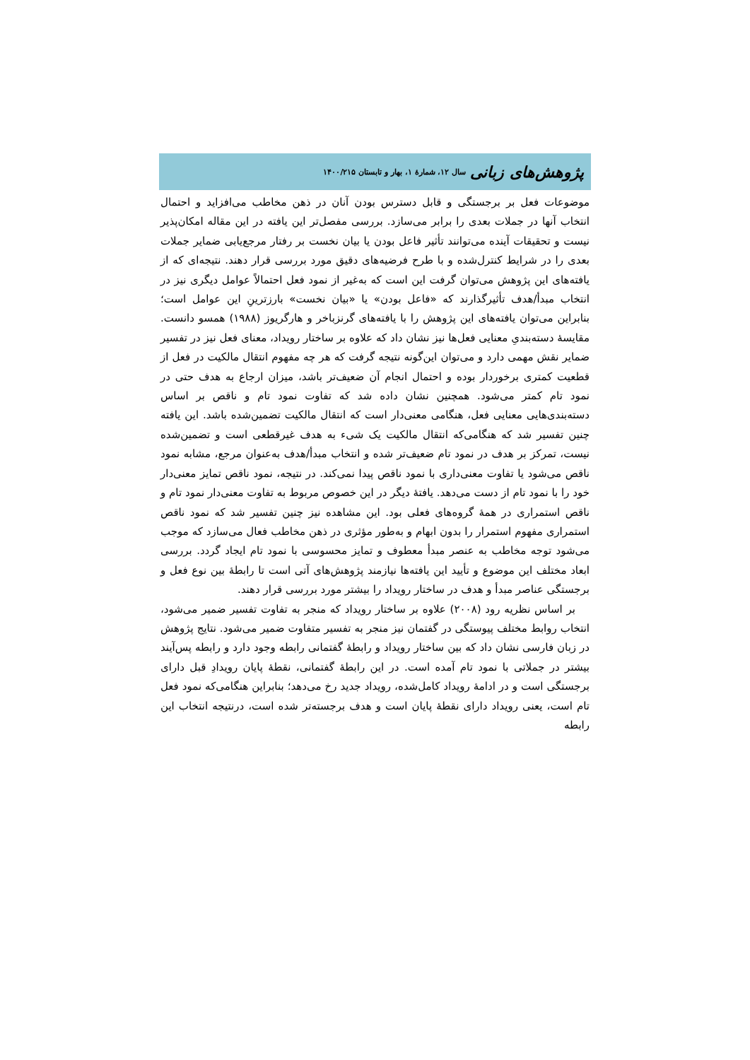پژوهش‌های زبانی سال ۱۲، شمارهٔ ۱، بهار و تابستان ۱۴۰۰/۲۱۵
موضوعات فعل بر برجستگی و قابل دسترس بودن آنان در ذهن مخاطب می‌افزاید و احتمال انتخاب آنها در جملات بعدی را برابر می‌سازد. بررسی مفصل‌تر این یافته در این مقاله امکان‌پذیر نیست و تحقیقات آینده می‌توانند تأثیر فاعل بودن یا بیان نخست بر رفتار مرجع‌یابی ضمایر جملات بعدی را در شرایط کنترل‌شده و با طرح فرضیه‌های دقیق مورد بررسی قرار دهند. نتیجه‌ای که از یافته‌های این پژوهش می‌توان گرفت این است که به‌غیر از نمود فعل احتمالاً عوامل دیگری نیز در انتخاب مبدأ/هدف تأثیرگذارند که «فاعل بودن» یا «بیان نخست» بارزترینِ این عوامل است؛ بنابراین می‌توان یافته‌های این پژوهش را با یافته‌های گرنزباخر و هارگریوز (۱۹۸۸) همسو دانست. مقایسهٔ دسته‌بندیِ معنایی فعل‌ها نیز نشان داد که علاوه بر ساختار رویداد، معنای فعل نیز در تفسیر ضمایر نقش مهمی دارد و می‌توان این‌گونه نتیجه گرفت که هر چه مفهوم انتقال مالکیت در فعل از قطعیت کمتری برخوردار بوده و احتمال انجام آن ضعیف‌تر باشد، میزان ارجاع به هدف حتی در نمود تام کمتر می‌شود. همچنین نشان داده شد که تفاوت نمود تام و ناقص بر اساس دسته‌بندی‌هایی معنایی فعل، هنگامی معنی‌دار است که انتقال مالکیت تضمین‌شده باشد. این یافته چنین تفسیر شد که هنگامی‌که انتقال مالکیت یک شیء به هدف غیرقطعی است و تضمین‌شده نیست، تمرکز بر هدف در نمود تام ضعیف‌تر شده و انتخاب مبدأ/هدف به‌عنوان مرجع، مشابه نمود ناقص می‌شود یا تفاوت معنی‌داری با نمود ناقص پیدا نمی‌کند. در نتیجه، نمود ناقص تمایز معنی‌دار خود را با نمود تام از دست می‌دهد. یافتهٔ دیگر در این خصوص مربوط به تفاوت معنی‌دار نمود تام و ناقص استمراری در همهٔ گروه‌های فعلی بود. این مشاهده نیز چنین تفسیر شد که نمود ناقص استمراری مفهوم استمرار را بدون ابهام و به‌طور مؤثری در ذهن مخاطب فعال می‌سازد که موجب می‌شود توجه مخاطب به عنصر مبدأ معطوف و تمایز محسوسی با نمود تام ایجاد گردد. بررسی ابعاد مختلف این موضوع و تأیید این یافته‌ها نیازمند پژوهش‌های آتی است تا رابطهٔ بین نوع فعل و برجستگی عناصر مبدأ و هدف در ساختار رویداد را بیشتر مورد بررسی قرار دهند.
بر اساس نظریه رود (۲۰۰۸) علاوه بر ساختار رویداد که منجر به تفاوت تفسیر ضمیر می‌شود، انتخاب روابط مختلف پیوستگی در گفتمان نیز منجر به تفسیر متفاوت ضمیر می‌شود. نتایج پژوهش در زبان فارسی نشان داد که بین ساختار رویداد و رابطهٔ گفتمانی رابطه وجود دارد و رابطه پس‌آیند بیشتر در جملاتی با نمود تام آمده است. در این رابطهٔ گفتمانی، نقطهٔ پایان رویدادِ قبل دارای برجستگی است و در ادامهٔ رویداد کامل‌شده، رویداد جدید رخ می‌دهد؛ بنابراین هنگامی‌که نمود فعل تام است، یعنی رویداد دارای نقطهٔ پایان است و هدف برجسته‌تر شده است، درنتیجه انتخاب این رابطه